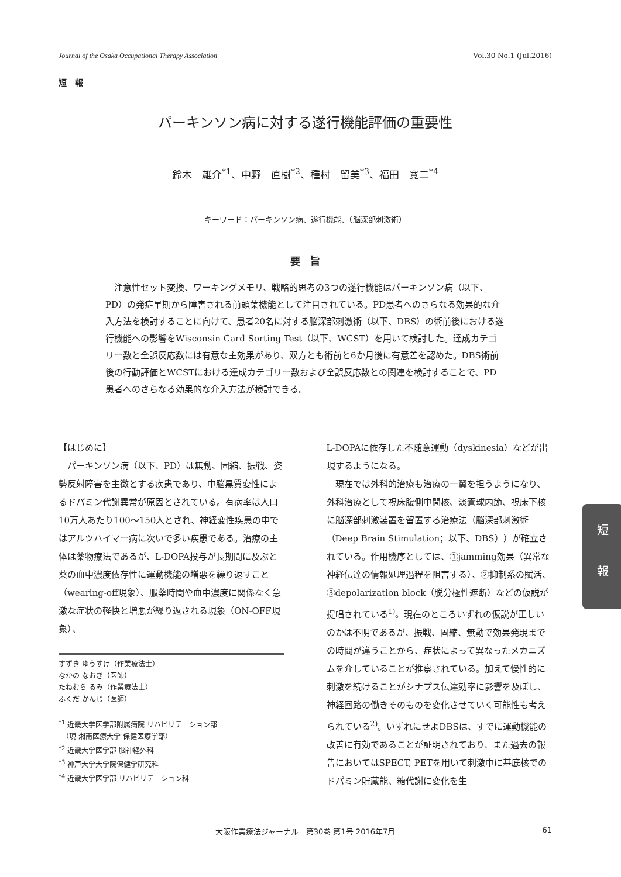Journal of the Osaka Occupational Therapy Association Vol.30 No.1 (Jul.2016)
短　報
パーキンソン病に対する遂行機能評価の重要性
鈴木　雄介<sup>*1</sup>、中野　直樹<sup>*2</sup>、種村　留美<sup>*3</sup>、福田　寛二<sup>*4</sup>
キーワード：パーキンソン病、遂行機能、（脳深部刺激術）
要　旨
注意性セット変換、ワーキングメモリ、戦略的思考の3つの遂行機能はパーキンソン病（以下、PD）の発症早期から障害される前頭葉機能として注目されている。PD患者へのさらなる効果的な介入方法を検討することに向けて、患者20名に対する脳深部刺激術（以下、DBS）の術前後における遂行機能への影響をWisconsin Card Sorting Test（以下、WCST）を用いて検討した。達成カテゴリー数と全誤反応数には有意な主効果があり、双方とも術前と6か月後に有意差を認めた。DBS術前後の行動評価とWCSTにおける達成カテゴリー数および全誤反応数との関連を検討することで、PD患者へのさらなる効果的な介入方法が検討できる。
【はじめに】
パーキンソン病（以下、PD）は無動、固縮、振戦、姿勢反射障害を主徴とする疾患であり、中脳黒質変性によるドパミン代謝異常が原因とされている。有病率は人口10万人あたり100〜150人とされ、神経変性疾患の中ではアルツハイマー病に次いで多い疾患である。治療の主体は薬物療法であるが、L-DOPA投与が長期間に及ぶと薬の血中濃度依存性に運動機能の増悪を繰り返すこと（wearing-off現象）、服薬時間や血中濃度に関係なく急激な症状の軽快と増悪が繰り返される現象（ON-OFF現象）、
すずき ゆうすけ（作業療法士）
なかの なおき（医師）
たねむら るみ（作業療法士）
ふくだ かんじ（医師）
<sup>*1</sup> 近畿大学医学部附属病院 リハビリテーション部
　（現 湘南医療大学 保健医療学部）
<sup>*2</sup> 近畿大学医学部 脳神経外科
<sup>*3</sup> 神戸大学大学院保健学研究科
<sup>*4</sup> 近畿大学医学部 リハビリテーション科
L-DOPAに依存した不随意運動（dyskinesia）などが出現するようになる。
現在では外科的治療も治療の一翼を担うようになり、外科治療として視床腹側中間核、淡蒼球内節、視床下核に脳深部刺激装置を留置する治療法（脳深部刺激術（Deep Brain Stimulation；以下、DBS））が確立されている。作用機序としては、①jamming効果（異常な神経伝達の情報処理過程を阻害する）、②抑制系の賦活、③depolarization block（脱分極性遮断）などの仮説が提唱されている<sup>1)</sup>。現在のところいずれの仮説が正しいのかは不明であるが、振戦、固縮、無動で効果発現までの時間が違うことから、症状によって異なったメカニズムを介していることが推察されている。加えて慢性的に刺激を続けることがシナプス伝達効率に影響を及ぼし、神経回路の働きそのものを変化させていく可能性も考えられている<sup>2)</sup>。いずれにせよDBSは、すでに運動機能の改善に有効であることが証明されており、また過去の報告においてはSPECT, PETを用いて刺激中に基底核でのドパミン貯蔵能、糖代謝に変化を生
短
報
大阪作業療法ジャーナル　第30巻 第1号 2016年7月 61